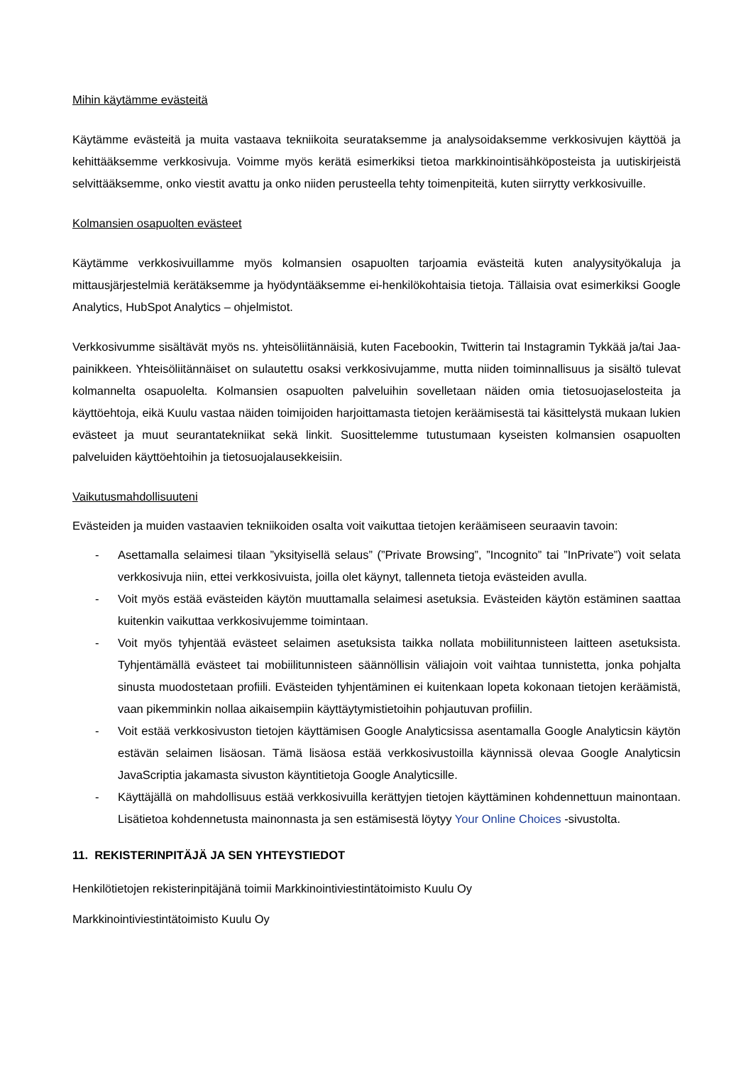Mihin käytämme evästeitä
Käytämme evästeitä ja muita vastaava tekniikoita seurataksemme ja analysoidaksemme verkkosivujen käyttöä ja kehittääksemme verkkosivuja. Voimme myös kerätä esimerkiksi tietoa markkinointisähköposteista ja uutiskirjeistä selvittääksemme, onko viestit avattu ja onko niiden perusteella tehty toimenpiteitä, kuten siirrytty verkkosivuille.
Kolmansien osapuolten evästeet
Käytämme verkkosivuillamme myös kolmansien osapuolten tarjoamia evästeitä kuten analyysityökaluja ja mittausjärjestelmiä kerätäksemme ja hyödyntääksemme ei-henkilökohtaisia tietoja. Tällaisia ovat esimerkiksi Google Analytics, HubSpot Analytics – ohjelmistot.
Verkkosivumme sisältävät myös ns. yhteisöliitännäisiä, kuten Facebookin, Twitterin tai Instagramin Tykkää ja/tai Jaa-painikkeen. Yhteisöliitännäiset on sulautettu osaksi verkkosivujamme, mutta niiden toiminnallisuus ja sisältö tulevat kolmannelta osapuolelta. Kolmansien osapuolten palveluihin sovelletaan näiden omia tietosuojaselosteita ja käyttöehtoja, eikä Kuulu vastaa näiden toimijoiden harjoittamasta tietojen keräämisestä tai käsittelystä mukaan lukien evästeet ja muut seurantatekniikat sekä linkit. Suosittelemme tutustumaan kyseisten kolmansien osapuolten palveluiden käyttöehtoihin ja tietosuojalausekkeisiin.
Vaikutusmahdollisuuteni
Evästeiden ja muiden vastaavien tekniikoiden osalta voit vaikuttaa tietojen keräämiseen seuraavin tavoin:
- Asettamalla selaimesi tilaan ”yksityisellä selaus” (”Private Browsing”, ”Incognito” tai ”InPrivate”) voit selata verkkosivuja niin, ettei verkkosivuista, joilla olet käynyt, tallenneta tietoja evästeiden avulla.
- Voit myös estää evästeiden käytön muuttamalla selaimesi asetuksia. Evästeiden käytön estäminen saattaa kuitenkin vaikuttaa verkkosivujemme toimintaan.
- Voit myös tyhjentää evästeet selaimen asetuksista taikka nollata mobiilitunnisteen laitteen asetuksista. Tyhjentämällä evästeet tai mobiilitunnisteen säännöllisin väliajoin voit vaihtaa tunnistetta, jonka pohjalta sinusta muodostetaan profiili. Evästeiden tyhjentäminen ei kuitenkaan lopeta kokonaan tietojen keräämistä, vaan pikemminkin nollaa aikaisempiin käyttäytymistietoihin pohjautuvan profiilin.
- Voit estää verkkosivuston tietojen käyttämisen Google Analyticsissa asentamalla Google Analyticsin käytön estävän selaimen lisäosan. Tämä lisäosa estää verkkosivustoilla käynnissä olevaa Google Analyticsin JavaScriptia jakamasta sivuston käyntitietoja Google Analyticsille.
- Käyttäjällä on mahdollisuus estää verkkosivuilla kerättyjen tietojen käyttäminen kohdennettuun mainontaan. Lisätietoa kohdennetusta mainonnasta ja sen estämisestä löytyy Your Online Choices -sivustolta.
11. REKISTERINPITÄJÄ JA SEN YHTEYSTIEDOT
Henkilötietojen rekisterinpitäjänä toimii Markkinointiviestintätoimisto Kuulu Oy
Markkinointiviestintätoimisto Kuulu Oy